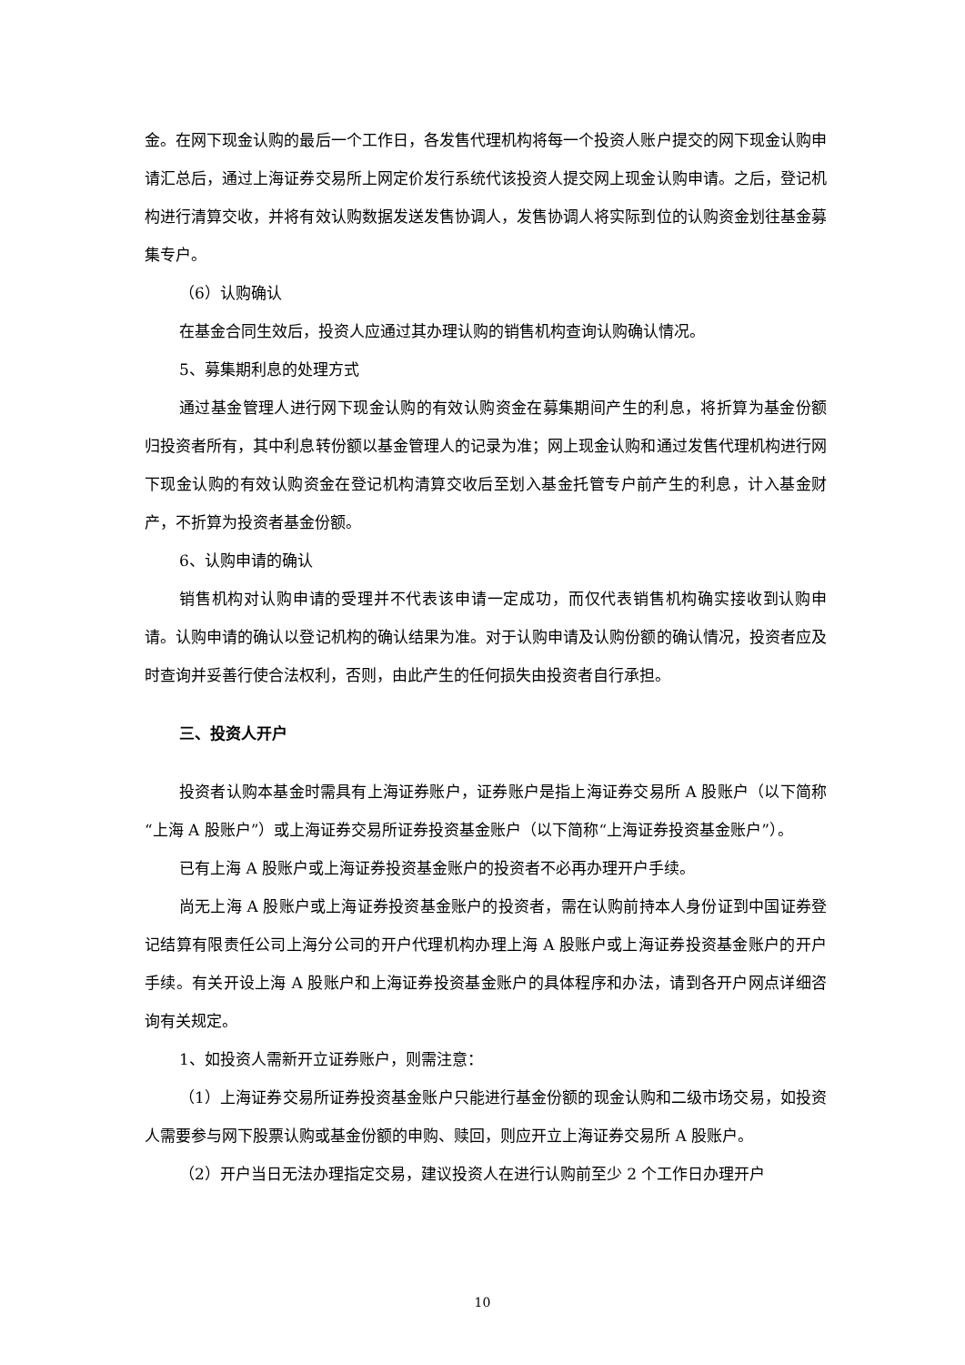金。在网下现金认购的最后一个工作日，各发售代理机构将每一个投资人账户提交的网下现金认购申请汇总后，通过上海证券交易所上网定价发行系统代该投资人提交网上现金认购申请。之后，登记机构进行清算交收，并将有效认购数据发送发售协调人，发售协调人将实际到位的认购资金划往基金募集专户。
（6）认购确认
在基金合同生效后，投资人应通过其办理认购的销售机构查询认购确认情况。
5、募集期利息的处理方式
通过基金管理人进行网下现金认购的有效认购资金在募集期间产生的利息，将折算为基金份额归投资者所有，其中利息转份额以基金管理人的记录为准；网上现金认购和通过发售代理机构进行网下现金认购的有效认购资金在登记机构清算交收后至划入基金托管专户前产生的利息，计入基金财产，不折算为投资者基金份额。
6、认购申请的确认
销售机构对认购申请的受理并不代表该申请一定成功，而仅代表销售机构确实接收到认购申请。认购申请的确认以登记机构的确认结果为准。对于认购申请及认购份额的确认情况，投资者应及时查询并妥善行使合法权利，否则，由此产生的任何损失由投资者自行承担。
三、投资人开户
投资者认购本基金时需具有上海证券账户，证券账户是指上海证券交易所 A 股账户（以下简称“上海 A 股账户”）或上海证券交易所证券投资基金账户（以下简称“上海证券投资基金账户”）。
已有上海 A 股账户或上海证券投资基金账户的投资者不必再办理开户手续。
尚无上海 A 股账户或上海证券投资基金账户的投资者，需在认购前持本人身份证到中国证券登记结算有限责任公司上海分公司的开户代理机构办理上海 A 股账户或上海证券投资基金账户的开户手续。有关开设上海 A 股账户和上海证券投资基金账户的具体程序和办法，请到各开户网点详细咨询有关规定。
1、如投资人需新开立证券账户，则需注意：
（1）上海证券交易所证券投资基金账户只能进行基金份额的现金认购和二级市场交易，如投资人需要参与网下股票认购或基金份额的申购、赎回，则应开立上海证券交易所 A 股账户。
（2）开户当日无法办理指定交易，建议投资人在进行认购前至少 2 个工作日办理开户
10